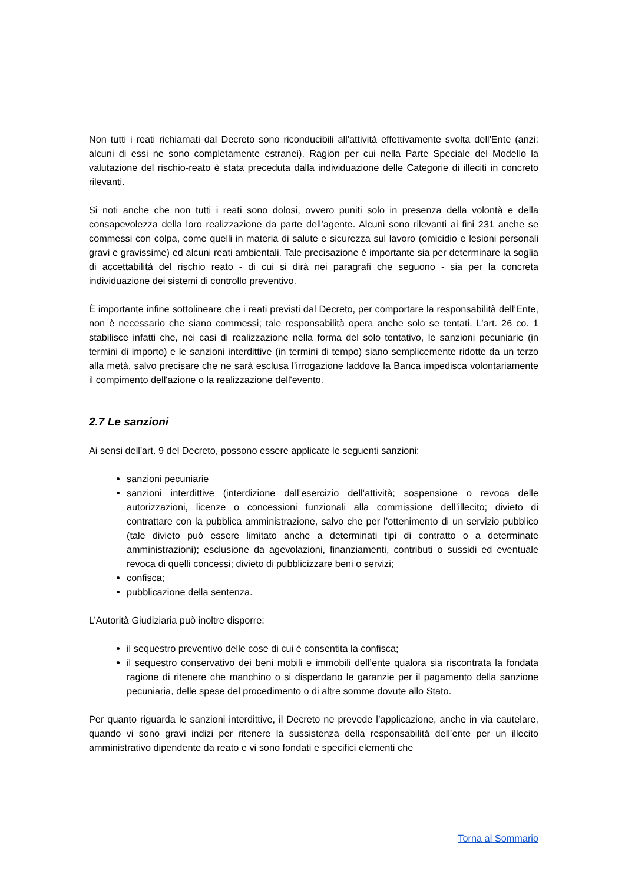Non tutti i reati richiamati dal Decreto sono riconducibili all'attività effettivamente svolta dell'Ente (anzi: alcuni di essi ne sono completamente estranei). Ragion per cui nella Parte Speciale del Modello la valutazione del rischio-reato è stata preceduta dalla individuazione delle Categorie di illeciti in concreto rilevanti.
Si noti anche che non tutti i reati sono dolosi, ovvero puniti solo in presenza della volontà e della consapevolezza della loro realizzazione da parte dell’agente. Alcuni sono rilevanti ai fini 231 anche se commessi con colpa, come quelli in materia di salute e sicurezza sul lavoro (omicidio e lesioni personali gravi e gravissime) ed alcuni reati ambientali. Tale precisazione è importante sia per determinare la soglia di accettabilità del rischio reato - di cui si dirà nei paragrafi che seguono - sia per la concreta individuazione dei sistemi di controllo preventivo.
È importante infine sottolineare che i reati previsti dal Decreto, per comportare la responsabilità dell’Ente, non è necessario che siano commessi; tale responsabilità opera anche solo se tentati. L’art. 26 co. 1 stabilisce infatti che, nei casi di realizzazione nella forma del solo tentativo, le sanzioni pecuniarie (in termini di importo) e le sanzioni interdittive (in termini di tempo) siano semplicemente ridotte da un terzo alla metà, salvo precisare che ne sarà esclusa l’irrogazione laddove la Banca impedisca volontariamente il compimento dell'azione o la realizzazione dell'evento.
2.7 Le sanzioni
Ai sensi dell'art. 9 del Decreto, possono essere applicate le seguenti sanzioni:
sanzioni pecuniarie
sanzioni interdittive (interdizione dall’esercizio dell’attività; sospensione o revoca delle autorizzazioni, licenze o concessioni funzionali alla commissione dell’illecito; divieto di contrattare con la pubblica amministrazione, salvo che per l’ottenimento di un servizio pubblico (tale divieto può essere limitato anche a determinati tipi di contratto o a determinate amministrazioni); esclusione da agevolazioni, finanziamenti, contributi o sussidi ed eventuale revoca di quelli concessi; divieto di pubblicizzare beni o servizi;
confisca;
pubblicazione della sentenza.
L’Autorità Giudiziaria può inoltre disporre:
il sequestro preventivo delle cose di cui è consentita la confisca;
il sequestro conservativo dei beni mobili e immobili dell’ente qualora sia riscontrata la fondata ragione di ritenere che manchino o si disperdano le garanzie per il pagamento della sanzione pecuniaria, delle spese del procedimento o di altre somme dovute allo Stato.
Per quanto riguarda le sanzioni interdittive, il Decreto ne prevede l’applicazione, anche in via cautelare, quando vi sono gravi indizi per ritenere la sussistenza della responsabilità dell’ente per un illecito amministrativo dipendente da reato e vi sono fondati e specifici elementi che
Torna al Sommario